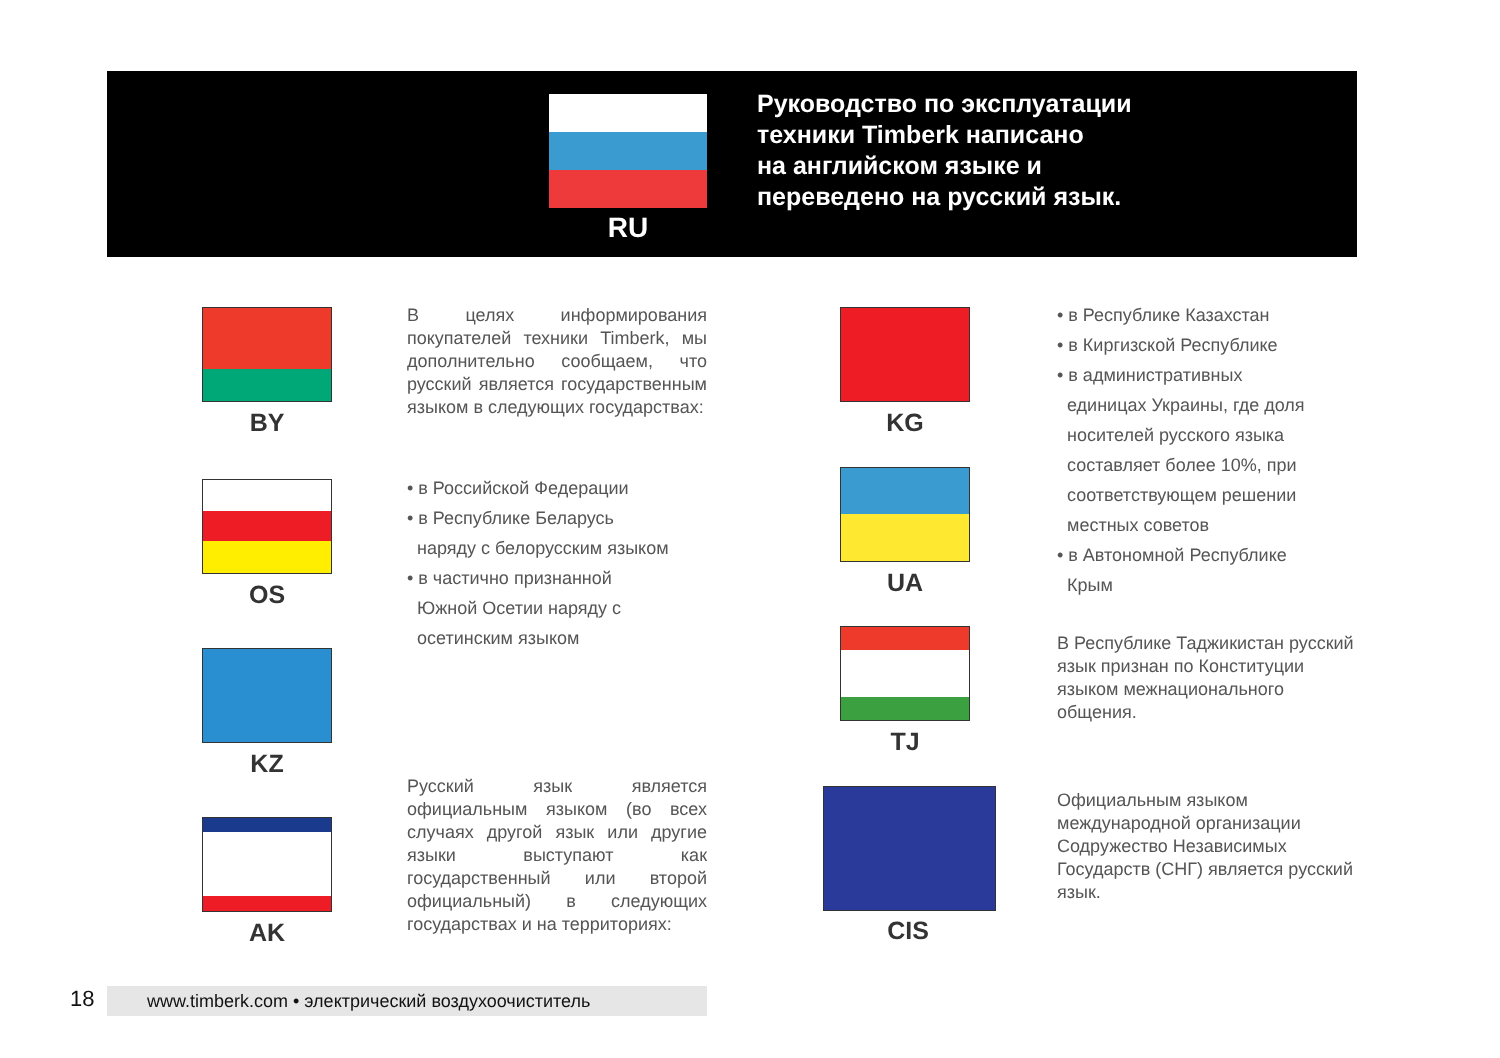RU
Руководство по эксплуатации
техники Timberk написано
на английском языке и
переведено на русский язык.
BY
OS
KZ
AK
В целях информирования покупателей техники Timberk, мы дополнительно сообщаем, что русский является государственным языком в следующих государствах:
• в Российской Федерации
• в Республике Беларусь
наряду с белорусским языком
• в частично признанной
Южной Осетии наряду с
осетинским языком
Русский язык является официальным языком (во всех случаях другой язык или другие языки выступают как государственный или второй официальный) в следующих государствах и на территориях:
KG
UA
TJ
CIS
• в Республике Казахстан
• в Киргизской Республике
• в административных
единицах Украины, где доля
носителей русского языка
составляет более 10%, при
соответствующем решении
местных советов
• в Автономной Республике
Крым
В Республике Таджикистан русский язык признан по Конституции языком межнационального общения.
Официальным языком международной организации Содружество Независимых Государств (СНГ) является русский язык.
18 www.timberk.com • электрический воздухоочиститель